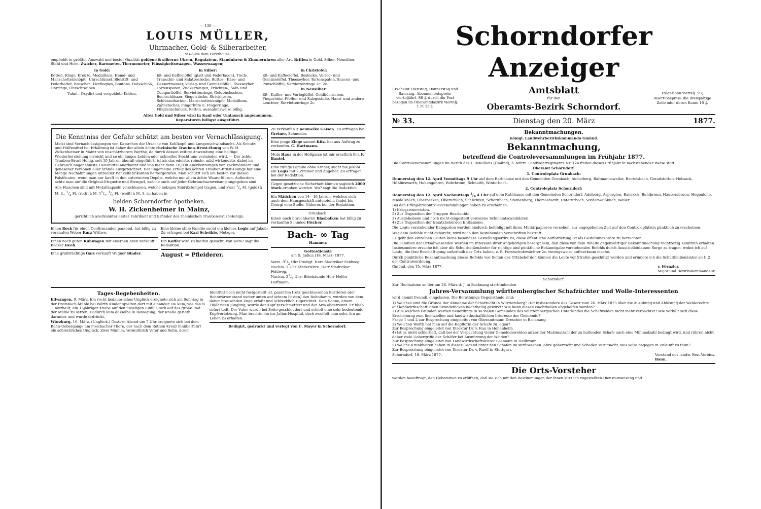— 130 —
LOUIS MÜLLER,
Uhrmacher, Gold- & Silberarbeiter,
vis-à-vis dem Forsthause,
empfiehlt in größter Auswahl und bester Qualität goldene & silberne Uhren, Regulateur, Standuhren & Zimmeruhren aller Art. Brillen in Gold, Silber, Neusilber, Stahl und Horn, Zwicker, Barometer, Thermometer, Flüssigkeitswaagen, Wasserwaagen;
in Gold:
Ketten, Ringe, Kreuze, Medaillons, Hemd- und Manschettenknöpfe, Uhrschlüssel, Bleistift- und Federhalter, Broschen, Pantloques, Boutons, Halsschloß, Ohrringe, Ohrschrauben.
Talmi-, Oxydirt und vergoldete Ketten.
in Silber:
Eß- und Kaffeelöffel (glatt und Federfaçon), Tisch-, Transchir- und Salatbestecke, Butter-, Käse- und Dessertmesser, Vorleg- und Gemüselöffel, Theeseyher, Tortenspaten, Zuckerzangen, Früchten-, Salz- und Comportlöffel, Serviettenringe, Geldbüchschen, Buchschlösser, Siegelstöcke, Strickhosen, Schlüsselhacken, Manschettenknöpfe, Medaillons, Zahnstocher, Fingerhüte u. Fingerringe, Filigranschmuck, Ketten, ausnahmsweise billig.
in Christofel:
Eß- und Kaffeelöffel, Bestecke, Vorleg- und Gemüselöffel, Theeseyher, Tortenspaten, Saucen- und Punschlöffel, Serviettenringe 2c. 2c.
in Neusilber:
Eß-, Kaffee- und Vorleglöffel, Geldbüchschen, Fingerhüte, Pfeffer- und Salzgestelle, Hand- und andere Leuchter, Serviettenringe 2c.
Altes Gold und Silber wird in Kauf oder Umtausch angenommen.
Reparaturen billigst ausgeführt.
Die Kenntniss der Gefahr schützt am besten vor Vernachlässigung.
Meist sind Vernachlässigungen von Katarrhen die Ursache von Kehlkopf- und Lungenschwindsucht. Als Schutz- und Hülfsmittel bei Erkältung ist daher der allein ächte rheinische Trauben-Brust-Honig von W. H. Zickenheimer in Mainz von unschätzbarem Werthe, da durch dessen zeitige Anwendung eine baldige Wiederherstellung erreicht und so ein langes Leiden oder schnelles Siechthum vermieden wird. — Der ächte Trauben-Brust-Honig, seit 10 Jahren überall eingeführt, ist als das edelste, reinste, mild wirkendste, dabei im Gebrauch angenehmste Hausmittel anerkannt und von mehr denn 10,000 Anerkennungen von Fachmännern und genesener Personen aller Stände ausgezeichnet. Der ungemeine Erfolg des ächten Trauben-Brust-Honigs hat eine Menge Nachahmungen unreeller Winkelfabrikanten hervorgerufen. Man schützt sich am besten vor diesen Falsificaten, wenn man nur kauft in den autorisirten Depôts, welche nur allein ächte Waare führen. Außerdem achte man auf die Original-Etiquette und Stempel, welche auch auf jeder Gebrauchsanweisung angegeben sind. Alle Flaschen sind mit Metallkapseln verschlossen, welche nebigen Fabrikstempel tragen, und zwar 1/2 Fl. (gold) à M. 3., 1/4 Fl. (roth) à M. 11/2, 1/8 Fl. (weiß) à M. 1, zu haben in
beiden Schorndorfer Apotheken.
W. H. Zickenheimer in Mainz,
gerichtlich anerkannter erster Fabrikant und Erfinder des rheinischen Trauben-Brust-Honigs.
Einen Rock für einen Confirmanden passend, hat billig zu verkaufen Weber Kurz Wittwe.
Einen noch guten Kuhwagen mit eisernen Axen verkauft Bäcker Heeß.
Eine großträchtige Gais verkauft Wagner Binder.
Eine kleine stille Familie sucht ein kleines Logis auf Jakobi Zu erfragen bei Karl Scheible, Metzger.
Ein Koffer wird zu kaufen gesucht, von wem? sagt die Redaktion.
August ∞ Pfleiderer.
Zu verkaufen 2 neumelke Gaisen. Zu erfragen bei Greiner, Schneider.
Eine junge Ziege sammt Kitz, hat aus Auftrag zu verkaufen. C. Hartmann.
Mein Haus in der Höllgasse ist mir ernstlich feil. F. Bantel.
Eine ruhige Familie ohne Kinder, sucht bis Jakobi ein Logis mit 2 Zimmer und Zugehör. Zu erfragen bei der Redaktion.
Gegen gesetzliche Sicherheit können sogleich 2000 Mark erhoben werden. Wo? sagt die Redaktion
Ein Mädchen von 14—16 Jahren, welches sich auch dem Hausgeschäft unterzieht, findet bis Georgi eine Stelle. Näheres bei der Redaktion.
Grunbach.
Einen noch brauchbaren Blasbalken hat billig zu verkaufen Schmied Fischer.
Bach- ∞ Tag
Hammer.
Gottesdienste
am S. Judica (18. März) 1877.
Vorm. 91/2 Uhr Predigt. Herr Stadtvikar Feldweg.
Nachm. 1 Uhr Kinderlehre. Herr Stadtvikar Feldweg.
Nachm. 21/2 Uhr: Bibelstunde Herr Helfer Hoffmann.
Tages-Begebenheiten.
Ellwangen, 9. März. Ein recht bedauerliches Unglück ereignete sich am Sonntag in der Brombach-Mühle bei Wörth Kinder spielten dort mit einander. Da kam, wie das N. T. mittheilt, ein 15jähriger Knabe auf den unseligen Einfall, sich auf das große Rad der Mühle zu setzen. Dadurch kam dasselbe in Bewegung, der Knabe gerieth darunter und wurde erdrückt.
Würzburg, 10. März. (Unglück.) Gestern Abend um 7 Uhr ereignete sich bei dem Bahn-Uebergange am Pleichacher Thore, der nach dem Rothen Kreuz hinüberführt ein schreckliches Unglück. Zwei Männer, vermuthlich Vater und Sohn, deren
Identität noch nicht festgestellt ist, passirten trotz geschlossenen Barrièren (der Bahnwärter stand weiter unten auf seinem Posten) den Bahndamm, wurden von dem daher brausenden Zuge erfaßt und schrecklich zugerichtet. Dem Sohne, einem 18jährigen Jüngling, wurde der Kopf zerschmettert und der Arm abgetrennt. Er blieb sofort todt. Der Vater wurde bei Seite geschleudert und erhielt eine sehr bedeutende Kopfverletzung. Man brachte ihn ins Julius-Hospital, doch zweifelt man sehr, ihn am Leben zu erhalten.
Redigirt, gedruckt und verlegt von C. Mayer in Schorndorf.
Schorndorfer Anzeiger
Erscheint Dienstag, Donnerstag und Samstag. Abonnementspreis: vierteljährl. 86 ₰, durch die Post bezogen im Oberamtsbezirk viertelj. 1 ℳ 15 ₰.
Amtsblatt
für den
Oberamts-Bezirk Schorndorf.
Trägerlohn viertelj. 9 ₰.
Insertionspreis: die dreispaltige Zeile oder deren Raum 10 ₰.
№ 33. Dienstag den 20. März 1877.
Bekanntmachungen.
Königl. Landwehrbezirkskommando Gmünd.
Bekanntmachung,
betreffend die Controleversammlungen im Frühjahr 1877.
Die Controleversammlungen im Bezirk des I. Bataillons (Gmünd), 6. württ. Landwehrregiments Nr. 124 finden dieses Frühjahr in nachstehender Weise statt:
Oberamt Schorndorf.
1. Controleplatz Grunbach:
Donnerstag den 12. April Vormittags 9 Uhr auf dem Rathhause mit den Gemeinden Grunbach, Aichelberg, Baltmannsweiler, Beutelsbach, Geradstetten, Hebsack, Hößlinswarth, Hohengehren, Rohrbronn, Schnaith, Winterbach.
2. Controleplatz Schorndorf:
Donnerstag den 12. April Nachmittags 1/4 4 Uhr auf dem Rathhause mit den Gemeinden Schorndorf, Adelberg, Asperglen, Baiereck, Buhlbronn, Haubersbronn, Hegenlohe, Miedelsbach, Oberberken, Oberurbach, Schlichten, Schornbach, Steinenberg, Thomashardt, Unterurbach, Vorderweißbuch, Weiler.
Bei den Frühjahrscontroleversammlungen haben zu erscheinen:
1) Kriegsreservisten.
2) Zur Disposition der Truppen Beurlaubte.
3) Ausgehobene und noch nicht eingestellt gewesene Schulamtscandidaten.
4) Zur Disposition der Ersatzbehörden Entlassene.
Die Leute vorstehender Kategorien werden hiedurch befehligt mit ihren Militärpapieren versehen, zur angegebenen Zeit auf den Controleplätzen pünktlich zu erscheinen.
Wer dem Befehle nicht gehorcht, wird nach den bestehenden Vorschriften bestraft.
Es geht den einzelnen Leuten keine besondere Gestellungsordre zu; diese öffentliche Aufforderung ist als Gestellungsordre zu betrachten.
Die Familien der Ortsabwesenden werden im Interesse ihrer Angehörigen besorgt sein, daß diese von dem Inhalte gegenwärtiger Bekanntmachung rechtzeitig Kenntniß erhalten. Insbesondere ersuche ich aber die Schultheißenämter für richtige und pünktliche Bekanntgabe vorstehenden Befehls durch Ausschellenlassen Sorge zu tragen, wobei ich auf Leute, die ihre Beschäftigung außerhalb des Orts haben, z. B. Forstschutzwächter 2c. vorzugsweise aufmerksam mache.
Durch pünktliche Bekanntmachung dieses Befehls von Seiten der Ortsbehörden können die Leute vor Strafen geschützt werden und erinnere ich die Schultheißenämter an §. 2 der Controleordnung.
Gmünd, den 15. März 1877. v. Förnzler,
Major und Bezirkskommandeur.
Schorndorf.
Zur Theilnahme an der am 28. März d. J. in Backnang stattfindenden
Jahres-Versammlung württembergischer Schafzüchter und Wolle-Interessenten
wird hiemit freundl. eingeladen. Die Berathungs-Gegenstände sind:
1) Welches sind die Gründe der Abnahme der Schafzucht in Württemberg? Hat insbesondere das Gesetz vom 26. März 1873 über die Ausübung und Ablösung der Weiderechte auf landwirthschaftlichen Grundstücken nachtheilig gewirkt? Wie kann diesen Nachtheilen abgeholfen werden?
2) Aus welchen Gründen werden neuerdings in so vielen Gemeinden des württembergischen Unterlandes die Schafweiden nicht mehr verpachtet? Wie verhält sich diese Erscheinung zum finanziellen und landwirthschaftlichen Interesse der Gemeinde?
Frage 1 und 2 zur Besprechung eingeleitet von Oberamtmann Drescher in Backnang.
3) Welchen Werth hat man auf die Kopfform der Schafe zu legen?
Zur Besprechung eingeleitet von Direktor Dr. v. Rau in Hohenheim.
4) Ist es nicht schlerhaft, daß bei der Verpachtung vieler Gemeindeweiden außer der Maximalzahl der zu haltenden Schafe auch eine Minimalzahl bedingt wird, und rühren nicht daher viele Uebergriffe der Schäfer bei Ausnützung der Weiden?
Zur Besprechung eingeleitet von Landwirthschaftslehrer Leemann in Heilbronn.
5) Welche Krankheiten haben in dieser Gegend unter den Schafen im verflossenen Jahre geherrscht und Schaden verursacht; was wäre dagegen in Zukunft zu thun?
Zur Besprechung eingeleitet von Direktor Dr. v. Rueff in Stuttgart.
Schorndorf, 18. März 1877. Vorstand des landw. Bez.-Vereins.
Baun.
Die Orts-Vorsteher
werden beauftragt, den Hebammen zu eröffnen, daß sie sich mit den Bestimmungen der ihnen kürzlich zugestellten Dienstanweisung und